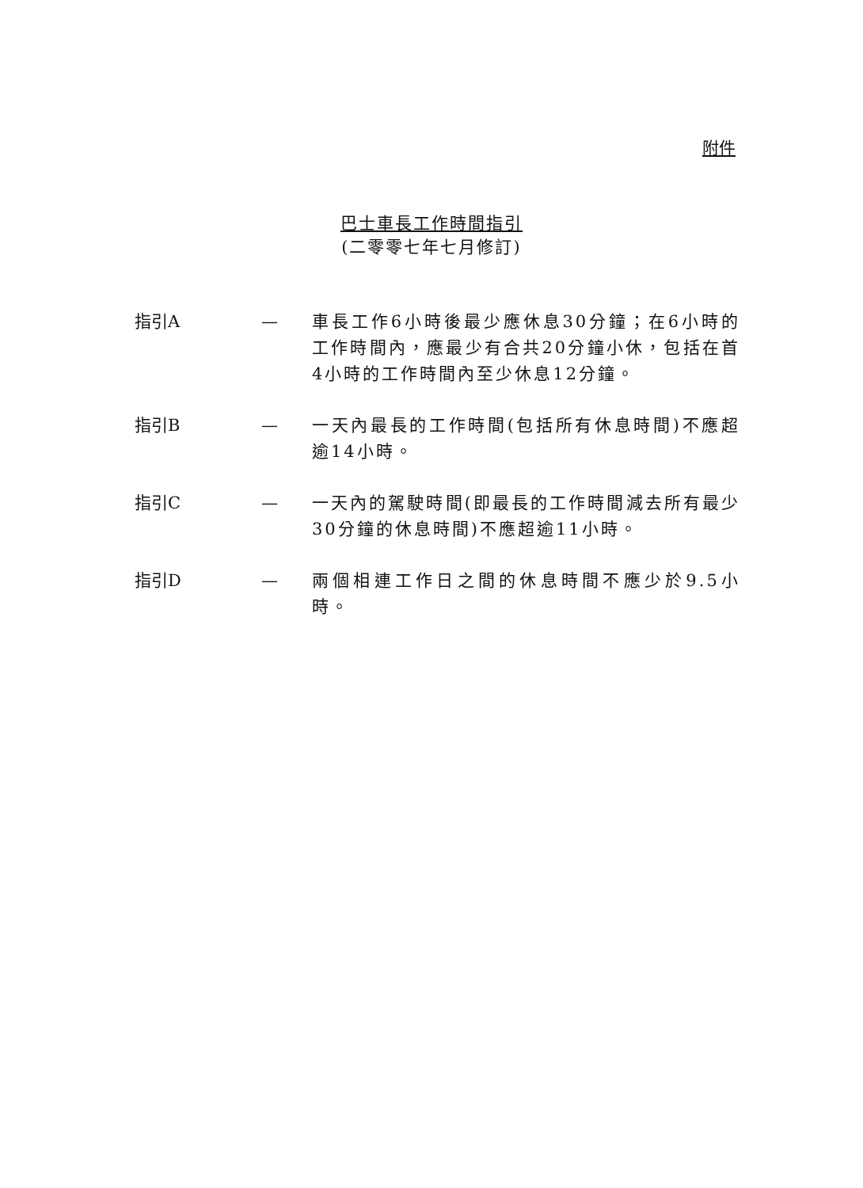附件
巴士車長工作時間指引
(二零零七年七月修訂)
指引A — 車長工作6小時後最少應休息30分鐘；在6小時的工作時間內，應最少有合共20分鐘小休，包括在首4小時的工作時間內至少休息12分鐘。
指引B — 一天內最長的工作時間(包括所有休息時間)不應超逾14小時。
指引C — 一天內的駕駛時間(即最長的工作時間減去所有最少30分鐘的休息時間)不應超逾11小時。
指引D — 兩個相連工作日之間的休息時間不應少於9.5小時。